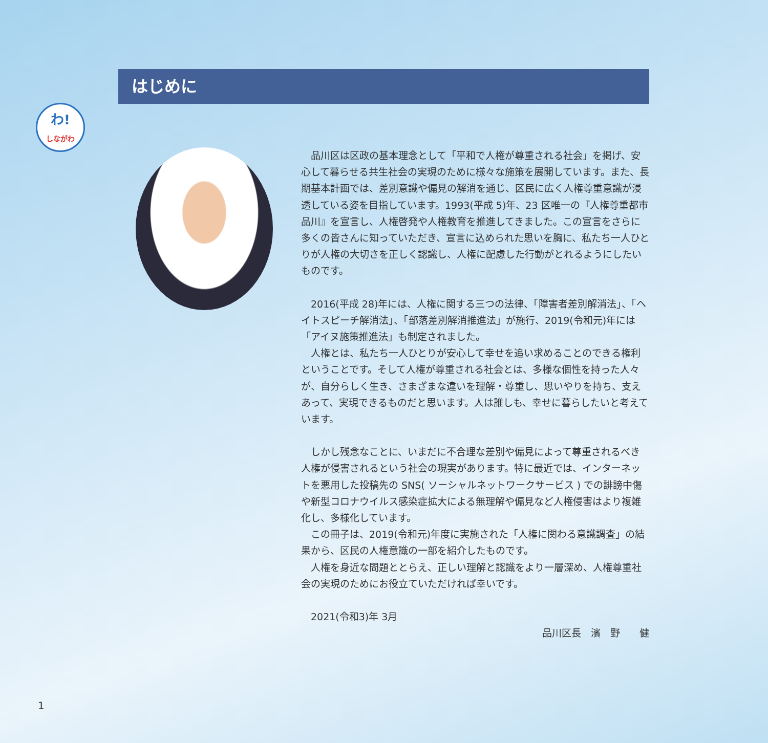わ!
しながわ
はじめに
品川区は区政の基本理念として「平和で人権が尊重される社会」を掲げ、安心して暮らせる共生社会の実現のために様々な施策を展開しています。また、長期基本計画では、差別意識や偏見の解消を通じ、区民に広く人権尊重意識が浸透している姿を目指しています。1993(平成 5)年、23 区唯一の『人権尊重都市品川』を宣言し、人権啓発や人権教育を推進してきました。この宣言をさらに多くの皆さんに知っていただき、宣言に込められた思いを胸に、私たち一人ひとりが人権の大切さを正しく認識し、人権に配慮した行動がとれるようにしたいものです。
2016(平成 28)年には、人権に関する三つの法律、「障害者差別解消法」、「ヘイトスピーチ解消法」、「部落差別解消推進法」が施行、2019(令和元)年には「アイヌ施策推進法」も制定されました。
人権とは、私たち一人ひとりが安心して幸せを追い求めることのできる権利ということです。そして人権が尊重される社会とは、多様な個性を持った人々が、自分らしく生き、さまざまな違いを理解・尊重し、思いやりを持ち、支えあって、実現できるものだと思います。人は誰しも、幸せに暮らしたいと考えています。
しかし残念なことに、いまだに不合理な差別や偏見によって尊重されるべき人権が侵害されるという社会の現実があります。特に最近では、インターネットを悪用した投稿先の SNS( ソーシャルネットワークサービス ) での誹謗中傷や新型コロナウイルス感染症拡大による無理解や偏見など人権侵害はより複雑化し、多様化しています。
この冊子は、2019(令和元)年度に実施された「人権に関わる意識調査」の結果から、区民の人権意識の一部を紹介したものです。
人権を身近な問題ととらえ、正しい理解と認識をより一層深め、人権尊重社会の実現のためにお役立ていただければ幸いです。
2021(令和3)年 3月
品川区長　濱　野　　健
1